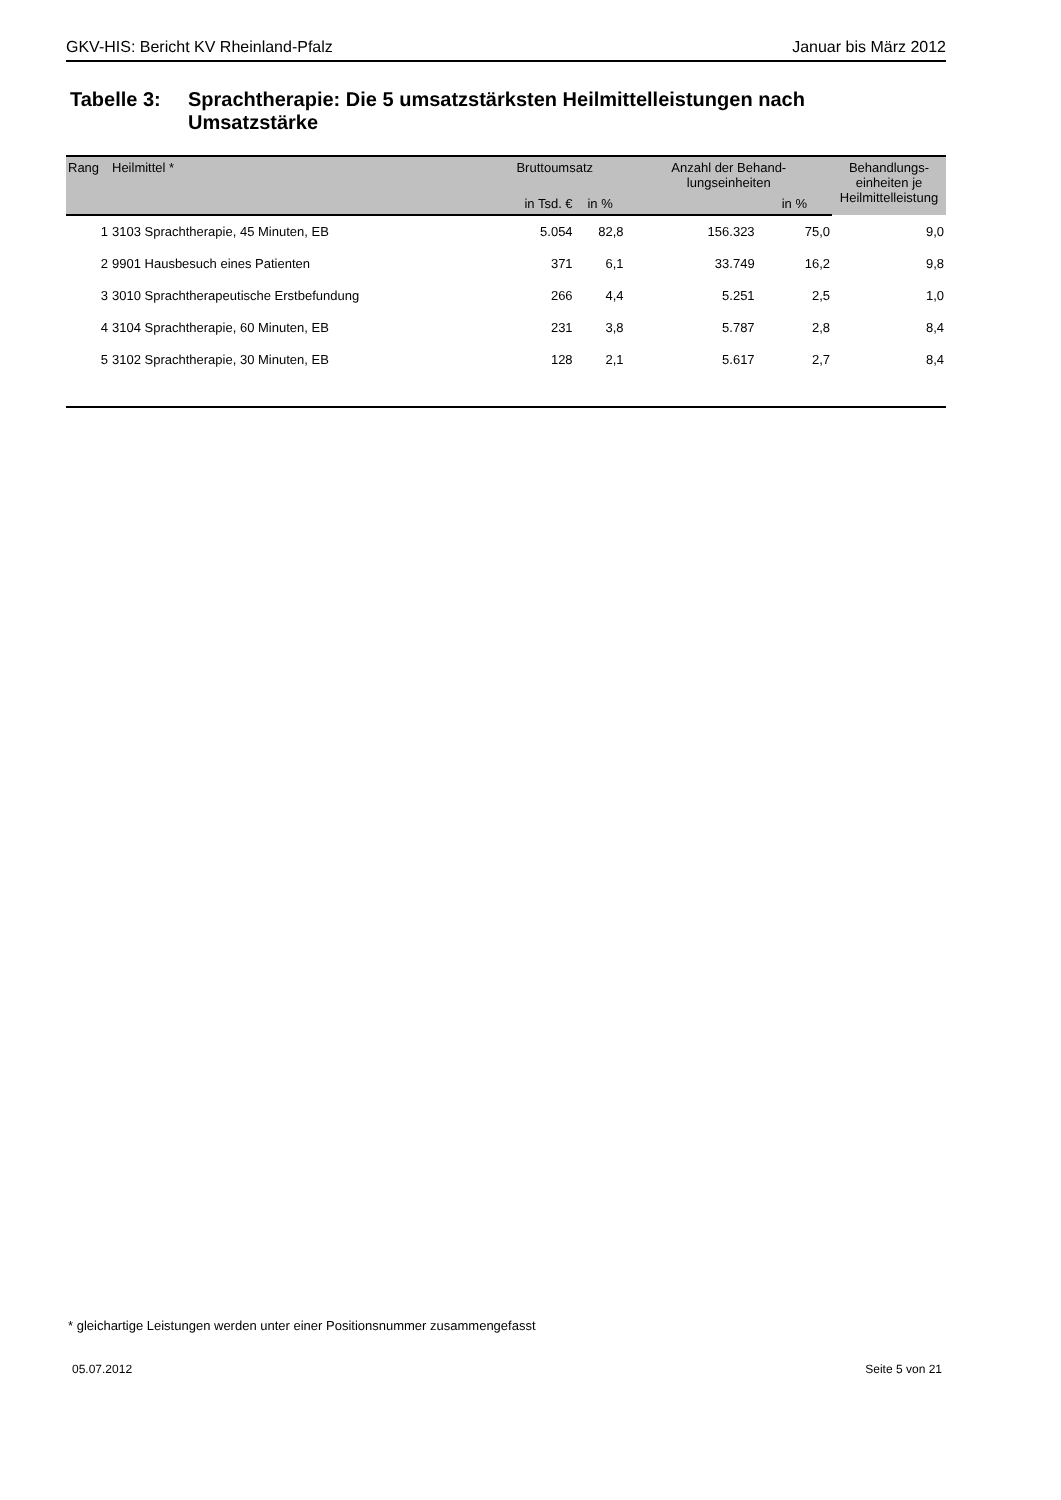GKV-HIS: Bericht KV Rheinland-Pfalz Januar bis März 2012
Tabelle 3: Sprachtherapie: Die 5 umsatzstärksten Heilmittelleistungen nach Umsatzstärke
| Rang | Heilmittel * | Bruttoumsatz | | Anzahl der Behand- lungseinheiten | | Behandlungs- einheiten je Heilmittelleistung |
| --- | --- | --- | --- | --- | --- | --- |
| | | in Tsd. € | in % | | in % | |
| 1 | 3103 Sprachtherapie, 45 Minuten, EB | 5.054 | 82,8 | 156.323 | 75,0 | 9,0 |
| 2 | 9901 Hausbesuch eines Patienten | 371 | 6,1 | 33.749 | 16,2 | 9,8 |
| 3 | 3010 Sprachtherapeutische Erstbefundung | 266 | 4,4 | 5.251 | 2,5 | 1,0 |
| 4 | 3104 Sprachtherapie, 60 Minuten, EB | 231 | 3,8 | 5.787 | 2,8 | 8,4 |
| 5 | 3102 Sprachtherapie, 30 Minuten, EB | 128 | 2,1 | 5.617 | 2,7 | 8,4 |
* gleichartige Leistungen werden unter einer Positionsnummer zusammengefasst
05.07.2012 Seite 5 von 21